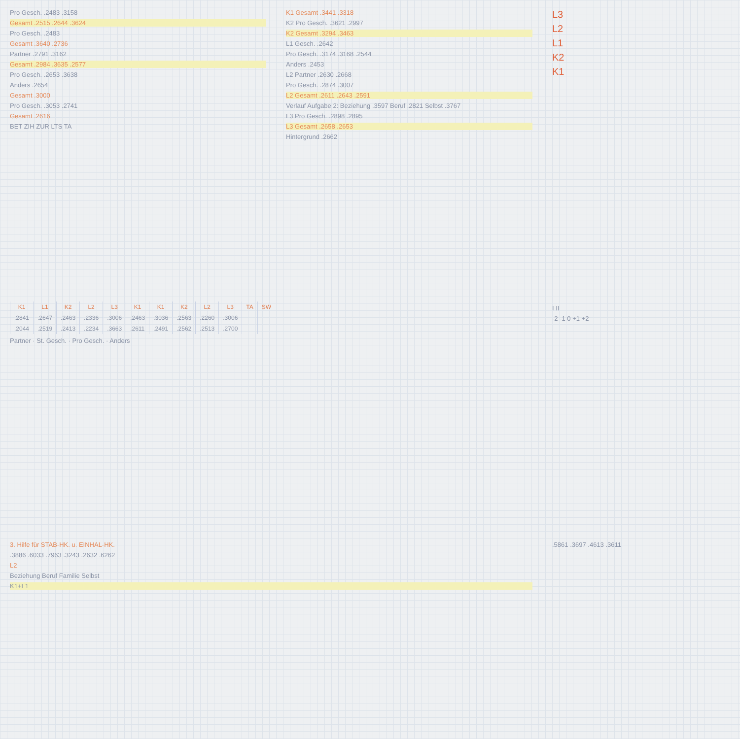Pro Gesch. .2483 .3158
Gesamt .2515 .2644 .3624
Pro Gesch. .2483
Gesamt .3640 .2736
Partner .2791 .3162
Gesamt .2984 .3635 .2577
Pro Gesch. .2653 .3638
Anders .2654
Gesamt .3000
Pro Gesch. .3053 .2741
Gesamt .2616
BET ZIH ZUR LTS TA
K1 Gesamt .3441 .3318
K2 Pro Gesch. .3621 .2997
K2 Gesamt .3294 .3463
L1 Gesch. .2642
Pro Gesch. .3174 .3168 .2544
Anders .2453
L2 Partner .2630 .2668
Pro Gesch. .2874 .3007
L2 Gesamt .2611 .2643 .2591
Verlauf Aufgabe 2: Beziehung .3597 Beruf .2821 Selbst .3767
L3 Pro Gesch. .2898 .2895
L3 Gesamt .2658 .2653
Hintergrund .2662
L3
L2
L1
K2
K1
| K1 | L1 | K2 | L2 | L3 | K1 | K1 | K2 | L2 | L3 | TA | SW |
| --- | --- | --- | --- | --- | --- | --- | --- | --- | --- | --- | --- |
| .2841 | .2647 | .2463 | .2336 | .3006 | .2463 | .3036 | .2563 | .2260 | .3006 | | |
| .2044 | .2519 | .2413 | .2234 | .3663 | .2611 | .2491 | .2562 | .2513 | .2700 | | |
Partner · St. Gesch. · Pro Gesch. · Anders
I II
-2 -1 0 +1 +2
3. Hilfe für STAB-HK. u. EINHAL-HK.
.3886 .6033 .7963 .3243 .2632 .6262
L2
Beziehung Beruf Familie Selbst
K1+L1
.5861 .3697 .4613 .3611